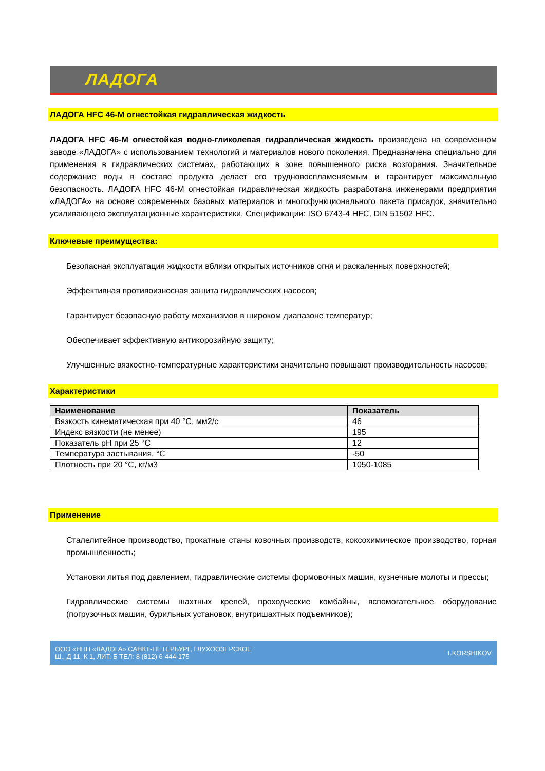ЛАДОГА
ЛАДОГА HFC 46-M огнестойкая гидравлическая жидкость
ЛАДОГА HFC 46-M огнестойкая водно-гликолевая гидравлическая жидкость произведена на современном заводе «ЛАДОГА» с использованием технологий и материалов нового поколения. Предназначена специально для применения в гидравлических системах, работающих в зоне повышенного риска возгорания. Значительное содержание воды в составе продукта делает его трудновоспламеняемым и гарантирует максимальную безопасность. ЛАДОГА HFC 46-M огнестойкая гидравлическая жидкость разработана инженерами предприятия «ЛАДОГА» на основе современных базовых материалов и многофункционального пакета присадок, значительно усиливающего эксплуатационные характеристики. Спецификации: ISO 6743-4 HFC, DIN 51502 HFC.
Ключевые преимущества:
Безопасная эксплуатация жидкости вблизи открытых источников огня и раскаленных поверхностей;
Эффективная противоизносная защита гидравлических насосов;
Гарантирует безопасную работу механизмов в широком диапазоне температур;
Обеспечивает эффективную антикорозийную защиту;
Улучшенные вязкостно-температурные характеристики значительно повышают производительность насосов;
Характеристики
| Наименование | Показатель |
| --- | --- |
| Вязкость кинематическая при 40 °C, мм2/с | 46 |
| Индекс вязкости (не менее) | 195 |
| Показатель pH при 25 °C | 12 |
| Температура застывания, °C | -50 |
| Плотность при 20 °C, кг/м3 | 1050-1085 |
Применение
Сталелитейное производство, прокатные станы ковочных производств, коксохимическое производство, горная промышленность;
Установки литья под давлением, гидравлические системы формовочных машин, кузнечные молоты и прессы;
Гидравлические системы шахтных крепей, проходческие комбайны, вспомогательное оборудование (погрузочных машин, бурильных установок, внутришахтных подъемников);
ООО «НПП «ЛАДОГА» САНКТ-ПЕТЕРБУРГ, ГЛУХООЗЕРСКОЕ
Ш., Д 11, К 1, ЛИТ. Б ТЕЛ: 8 (812) 6-444-175
T.KORSHIKOV